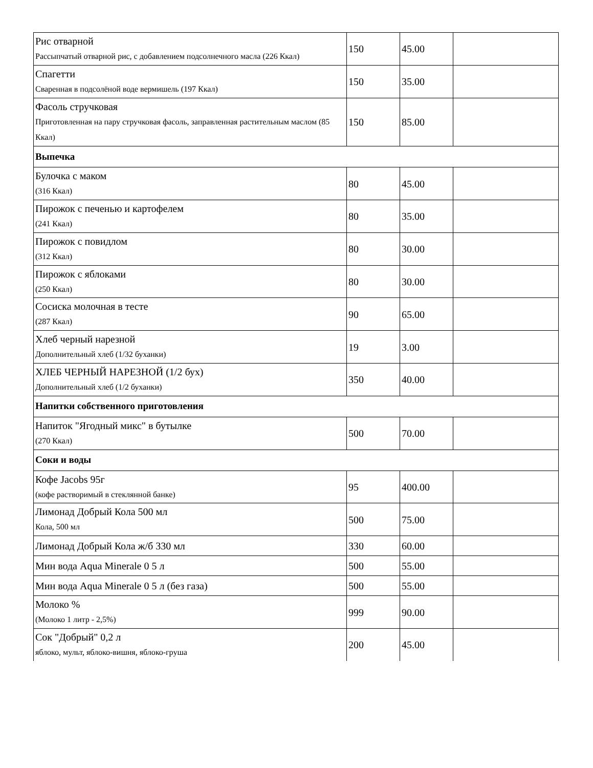| Рис отварной Рассыпчатый отварной рис, с добавлением подсолнечного масла (226 Ккал) | 150 | 45.00 | |
| Спагетти Сваренная в подсолёной воде вермишель (197 Ккал) | 150 | 35.00 | |
| Фасоль стручковая Приготовленная на пару стручковая фасоль, заправленная растительным маслом (85 Ккал) | 150 | 85.00 | |
| Выпечка | | | |
| Булочка с маком (316 Ккал) | 80 | 45.00 | |
| Пирожок с печенью и картофелем (241 Ккал) | 80 | 35.00 | |
| Пирожок с повидлом (312 Ккал) | 80 | 30.00 | |
| Пирожок с яблоками (250 Ккал) | 80 | 30.00 | |
| Сосиска молочная в тесте (287 Ккал) | 90 | 65.00 | |
| Хлеб черный нарезной Дополнительный хлеб (1/32 буханки) | 19 | 3.00 | |
| ХЛЕБ ЧЕРНЫЙ НАРЕЗНОЙ (1/2 бух) Дополнительный хлеб (1/2 буханки) | 350 | 40.00 | |
| Напитки собственного приготовления | | | |
| Напиток "Ягодный микс" в бутылке (270 Ккал) | 500 | 70.00 | |
| Соки и воды | | | |
| Кофе Jacobs 95г (кофе растворимый в стеклянной банке) | 95 | 400.00 | |
| Лимонад Добрый Кола 500 мл Кола, 500 мл | 500 | 75.00 | |
| Лимонад Добрый Кола ж/б 330 мл | 330 | 60.00 | |
| Мин вода Aqua Minerale 0 5 л | 500 | 55.00 | |
| Мин вода Aqua Minerale 0 5 л (без газа) | 500 | 55.00 | |
| Молоко % (Молоко 1 литр - 2,5%) | 999 | 90.00 | |
| Сок "Добрый" 0,2 л яблоко, мульт, яблоко-вишня, яблоко-груша | 200 | 45.00 | |